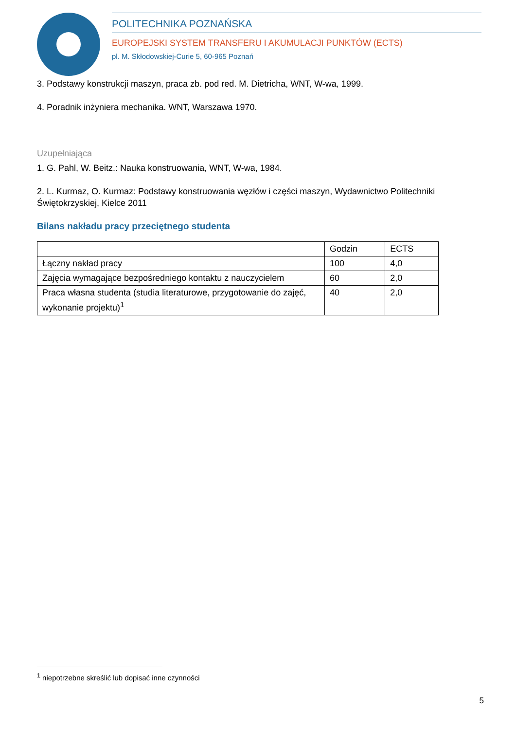POLITECHNIKA POZNAŃSKA
EUROPEJSKI SYSTEM TRANSFERU I AKUMULACJI PUNKTÓW (ECTS)
pl. M. Skłodowskiej-Curie 5, 60-965 Poznań
3. Podstawy konstrukcji maszyn, praca zb. pod red. M. Dietricha, WNT, W-wa, 1999.
4. Poradnik inżyniera mechanika. WNT, Warszawa 1970.
Uzupełniająca
1. G. Pahl, W. Beitz.: Nauka konstruowania, WNT, W-wa, 1984.
2. L. Kurmaz, O. Kurmaz: Podstawy konstruowania węzłów i części maszyn, Wydawnictwo Politechniki Świętokrzyskiej, Kielce 2011
Bilans nakładu pracy przeciętnego studenta
| | Godzin | ECTS |
| Łączny nakład pracy | 100 | 4,0 |
| Zajęcia wymagające bezpośredniego kontaktu z nauczycielem | 60 | 2,0 |
| Praca własna studenta (studia literaturowe, przygotowanie do zajęć, wykonanie projektu)<sup>1</sup> | 40 | 2,0 |
<sup>1</sup> niepotrzebne skreślić lub dopisać inne czynności
5